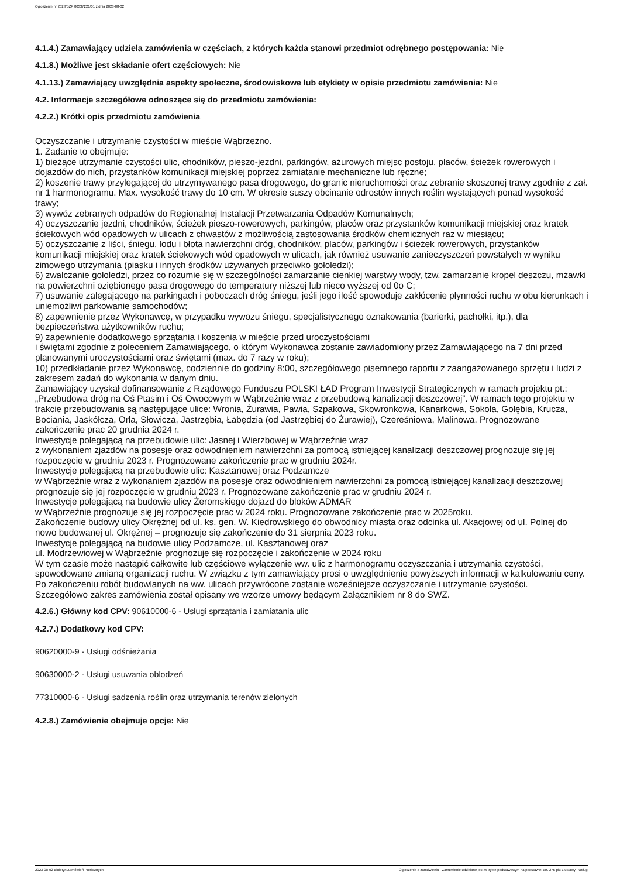Ogłoszenie nr 2023/BZP 00337221/01 z dnia 2023-08-02
4.1.4.) Zamawiający udziela zamówienia w częściach, z których każda stanowi przedmiot odrębnego postępowania: Nie
4.1.8.) Możliwe jest składanie ofert częściowych: Nie
4.1.13.) Zamawiający uwzględnia aspekty społeczne, środowiskowe lub etykiety w opisie przedmiotu zamówienia: Nie
4.2. Informacje szczegółowe odnoszące się do przedmiotu zamówienia:
4.2.2.) Krótki opis przedmiotu zamówienia
Oczyszczanie i utrzymanie czystości w mieście Wąbrzeżno.
1. Zadanie to obejmuje:
1) bieżące utrzymanie czystości ulic, chodników, pieszo-jezdni, parkingów, ażurowych miejsc postoju, placów, ścieżek rowerowych i dojazdów do nich, przystanków komunikacji miejskiej poprzez zamiatanie mechaniczne lub ręczne;
2) koszenie trawy przylegającej do utrzymywanego pasa drogowego, do granic nieruchomości oraz zebranie skoszonej trawy zgodnie z zał. nr 1 harmonogramu. Max. wysokość trawy do 10 cm. W okresie suszy obcinanie odrostów innych roślin wystających ponad wysokość trawy;
3) wywóz zebranych odpadów do Regionalnej Instalacji Przetwarzania Odpadów Komunalnych;
4) oczyszczanie jezdni, chodników, ścieżek pieszo-rowerowych, parkingów, placów oraz przystanków komunikacji miejskiej oraz kratek ściekowych wód opadowych w ulicach z chwastów z możliwością zastosowania środków chemicznych raz w miesiącu;
5) oczyszczanie z liści, śniegu, lodu i błota nawierzchni dróg, chodników, placów, parkingów i ścieżek rowerowych, przystanków komunikacji miejskiej oraz kratek ściekowych wód opadowych w ulicach, jak również usuwanie zanieczyszczeń powstałych w wyniku zimowego utrzymania (piasku i innych środków używanych przeciwko gołoledzi);
6) zwalczanie gołoledzi, przez co rozumie się w szczególności zamarzanie cienkiej warstwy wody, tzw. zamarzanie kropel deszczu, mżawki na powierzchni oziębionego pasa drogowego do temperatury niższej lub nieco wyższej od 0o C;
7) usuwanie zalegającego na parkingach i poboczach dróg śniegu, jeśli jego ilość spowoduje zakłócenie płynności ruchu w obu kierunkach i uniemożliwi parkowanie samochodów;
8) zapewnienie przez Wykonawcę, w przypadku wywozu śniegu, specjalistycznego oznakowania (barierki, pachołki, itp.), dla bezpieczeństwa użytkowników ruchu;
9) zapewnienie dodatkowego sprzątania i koszenia w mieście przed uroczystościami
i świętami zgodnie z poleceniem Zamawiającego, o którym Wykonawca zostanie zawiadomiony przez Zamawiającego na 7 dni przed planowanymi uroczystościami oraz świętami (max. do 7 razy w roku);
10) przedkładanie przez Wykonawcę, codziennie do godziny 8:00, szczegółowego pisemnego raportu z zaangażowanego sprzętu i ludzi z zakresem zadań do wykonania w danym dniu.
Zamawiający uzyskał dofinansowanie z Rządowego Funduszu POLSKI ŁAD Program Inwestycji Strategicznych w ramach projektu pt.: „Przebudowa dróg na Oś Ptasim i Oś Owocowym w Wąbrzeźnie wraz z przebudową kanalizacji deszczowej”. W ramach tego projektu w trakcie przebudowania są następujące ulice: Wronia, Żurawia, Pawia, Szpakowa, Skowronkowa, Kanarkowa, Sokola, Gołębia, Krucza, Bociania, Jaskółcza, Orla, Słowicza, Jastrzębia, Łabędzia (od Jastrzębiej do Żurawiej), Czereśniowa, Malinowa. Prognozowane zakończenie prac 20 grudnia 2024 r.
Inwestycje polegającą na przebudowie ulic: Jasnej i Wierzbowej w Wąbrzeźnie wraz
z wykonaniem zjazdów na posesje oraz odwodnieniem nawierzchni za pomocą istniejącej kanalizacji deszczowej prognozuje się jej rozpoczęcie w grudniu 2023 r. Prognozowane zakończenie prac w grudniu 2024r.
Inwestycje polegającą na przebudowie ulic: Kasztanowej oraz Podzamcze
w Wąbrzeźnie wraz z wykonaniem zjazdów na posesje oraz odwodnieniem nawierzchni za pomocą istniejącej kanalizacji deszczowej prognozuje się jej rozpoczęcie w grudniu 2023 r. Prognozowane zakończenie prac w grudniu 2024 r.
Inwestycje polegającą na budowie ulicy Żeromskiego dojazd do bloków ADMAR
w Wąbrzeźnie prognozuje się jej rozpoczęcie prac w 2024 roku. Prognozowane zakończenie prac w 2025roku.
Zakończenie budowy ulicy Okrężnej od ul. ks. gen. W. Kiedrowskiego do obwodnicy miasta oraz odcinka ul. Akacjowej od ul. Polnej do nowo budowanej ul. Okrężnej – prognozuje się zakończenie do 31 sierpnia 2023 roku.
Inwestycje polegającą na budowie ulicy Podzamcze, ul. Kasztanowej oraz
ul. Modrzewiowej w Wąbrzeźnie prognozuje się rozpoczęcie i zakończenie w 2024 roku
W tym czasie może nastąpić całkowite lub częściowe wyłączenie ww. ulic z harmonogramu oczyszczania i utrzymania czystości, spowodowane zmianą organizacji ruchu. W związku z tym zamawiający prosi o uwzględnienie powyższych informacji w kalkulowaniu ceny. Po zakończeniu robót budowlanych na ww. ulicach przywrócone zostanie wcześniejsze oczyszczanie i utrzymanie czystości.
Szczegółowo zakres zamówienia został opisany we wzorze umowy będącym Załącznikiem nr 8 do SWZ.
4.2.6.) Główny kod CPV: 90610000-6 - Usługi sprzątania i zamiatania ulic
4.2.7.) Dodatkowy kod CPV:
90620000-9 - Usługi odśnieżania
90630000-2 - Usługi usuwania oblodzeń
77310000-6 - Usługi sadzenia roślin oraz utrzymania terenów zielonych
4.2.8.) Zamówienie obejmuje opcje: Nie
2023-08-02 Biuletyn Zamówień Publicznych Ogłoszenie o zamówieniu - Zamówienie udzielane jest w trybie podstawowym na podstawie: art. 275 pkt 1 ustawy - Usługi